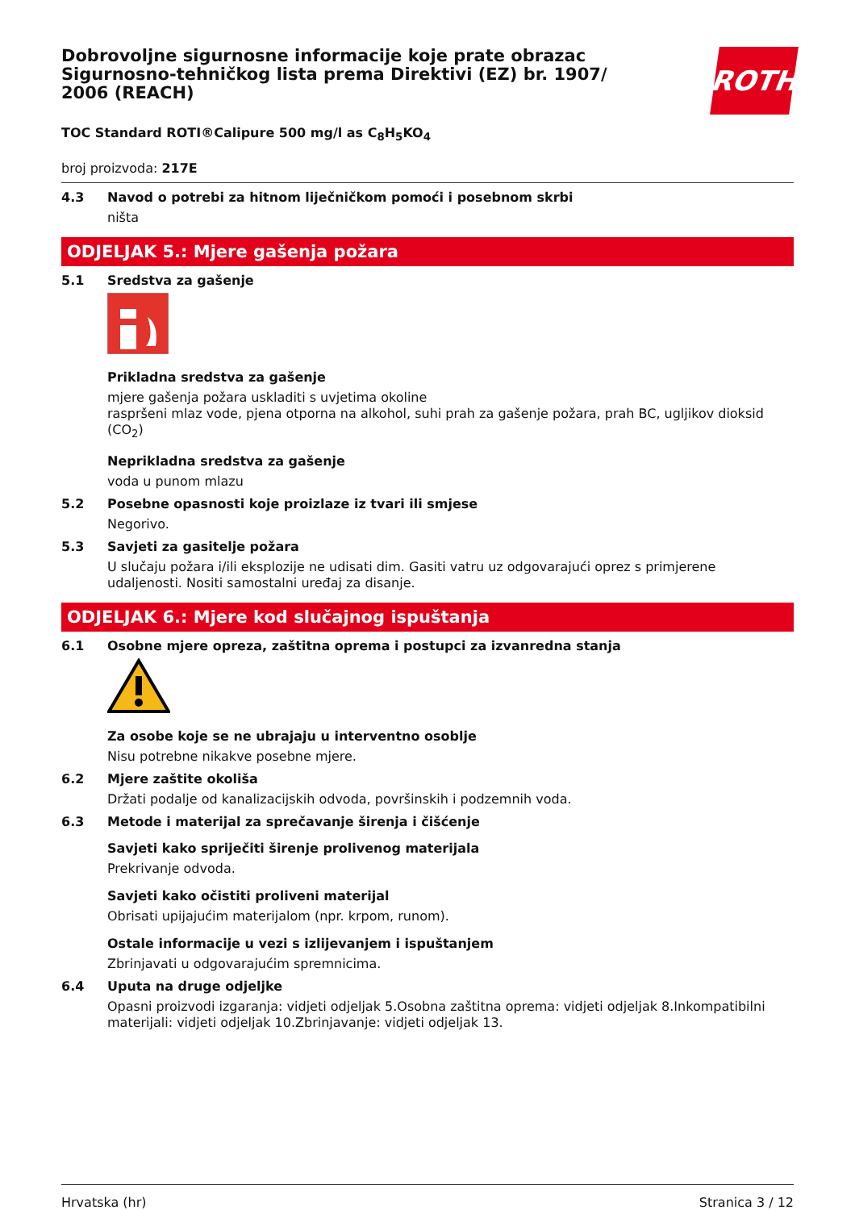Dobrovoljne sigurnosne informacije koje prate obrazac Sigurnosno-tehničkog lista prema Direktivi (EZ) br. 1907/ 2006 (REACH)
ROTH
TOC Standard ROTI®Calipure 500 mg/l as C<sub>8</sub>H<sub>5</sub>KO<sub>4</sub>
broj proizvoda: 217E
4.3 Navod o potrebi za hitnom liječničkom pomoći i posebnom skrbi
ništa
ODJELJAK 5.: Mjere gašenja požara
5.1 Sredstva za gašenje
Prikladna sredstva za gašenje
mjere gašenja požara uskladiti s uvjetima okoline
raspršeni mlaz vode, pjena otporna na alkohol, suhi prah za gašenje požara, prah BC, ugljikov dioksid (CO<sub>2</sub>)
Neprikladna sredstva za gašenje
voda u punom mlazu
5.2 Posebne opasnosti koje proizlaze iz tvari ili smjese
Negorivo.
5.3 Savjeti za gasitelje požara
U slučaju požara i/ili eksplozije ne udisati dim. Gasiti vatru uz odgovarajući oprez s primjerene udaljenosti. Nositi samostalni uređaj za disanje.
ODJELJAK 6.: Mjere kod slučajnog ispuštanja
6.1 Osobne mjere opreza, zaštitna oprema i postupci za izvanredna stanja
Za osobe koje se ne ubrajaju u interventno osoblje
Nisu potrebne nikakve posebne mjere.
6.2 Mjere zaštite okoliša
Držati podalje od kanalizacijskih odvoda, površinskih i podzemnih voda.
6.3 Metode i materijal za sprečavanje širenja i čišćenje
Savjeti kako spriječiti širenje prolivenog materijala
Prekrivanje odvoda.
Savjeti kako očistiti proliveni materijal
Obrisati upijajućim materijalom (npr. krpom, runom).
Ostale informacije u vezi s izlijevanjem i ispuštanjem
Zbrinjavati u odgovarajućim spremnicima.
6.4 Uputa na druge odjeljke
Opasni proizvodi izgaranja: vidjeti odjeljak 5.Osobna zaštitna oprema: vidjeti odjeljak 8.Inkompatibilni materijali: vidjeti odjeljak 10.Zbrinjavanje: vidjeti odjeljak 13.
Hrvatska (hr) Stranica 3 / 12